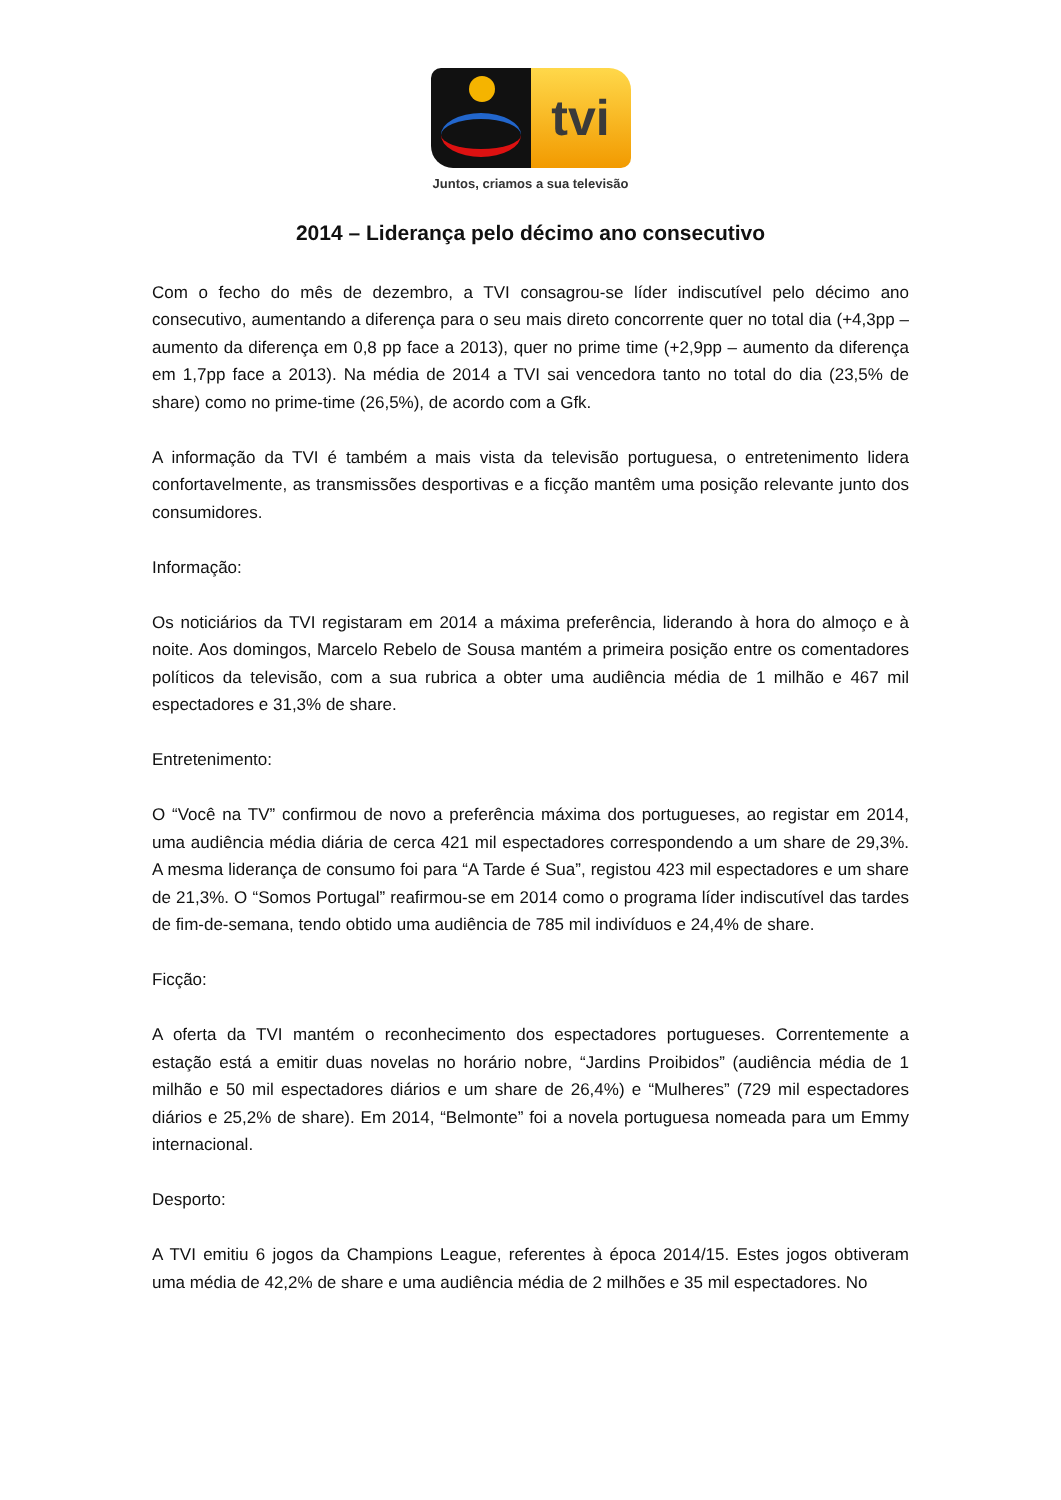tvi
Juntos, criamos a sua televisão
2014 – Liderança pelo décimo ano consecutivo
Com o fecho do mês de dezembro, a TVI consagrou-se líder indiscutível pelo décimo ano consecutivo, aumentando a diferença para o seu mais direto concorrente quer no total dia (+4,3pp – aumento da diferença em 0,8 pp face a 2013), quer no prime time (+2,9pp – aumento da diferença em 1,7pp face a 2013). Na média de 2014 a TVI sai vencedora tanto no total do dia (23,5% de share) como no prime-time (26,5%), de acordo com a Gfk.
A informação da TVI é também a mais vista da televisão portuguesa, o entretenimento lidera confortavelmente, as transmissões desportivas e a ficção mantêm uma posição relevante junto dos consumidores.
Informação:
Os noticiários da TVI registaram em 2014 a máxima preferência, liderando à hora do almoço e à noite. Aos domingos, Marcelo Rebelo de Sousa mantém a primeira posição entre os comentadores políticos da televisão, com a sua rubrica a obter uma audiência média de 1 milhão e 467 mil espectadores e 31,3% de share.
Entretenimento:
O “Você na TV” confirmou de novo a preferência máxima dos portugueses, ao registar em 2014, uma audiência média diária de cerca 421 mil espectadores correspondendo a um share de 29,3%. A mesma liderança de consumo foi para “A Tarde é Sua”, registou 423 mil espectadores e um share de 21,3%. O “Somos Portugal” reafirmou-se em 2014 como o programa líder indiscutível das tardes de fim-de-semana, tendo obtido uma audiência de 785 mil indivíduos e 24,4% de share.
Ficção:
A oferta da TVI mantém o reconhecimento dos espectadores portugueses. Correntemente a estação está a emitir duas novelas no horário nobre, “Jardins Proibidos” (audiência média de 1 milhão e 50 mil espectadores diários e um share de 26,4%) e “Mulheres” (729 mil espectadores diários e 25,2% de share). Em 2014, “Belmonte” foi a novela portuguesa nomeada para um Emmy internacional.
Desporto:
A TVI emitiu 6 jogos da Champions League, referentes à época 2014/15. Estes jogos obtiveram uma média de 42,2% de share e uma audiência média de 2 milhões e 35 mil espectadores. No